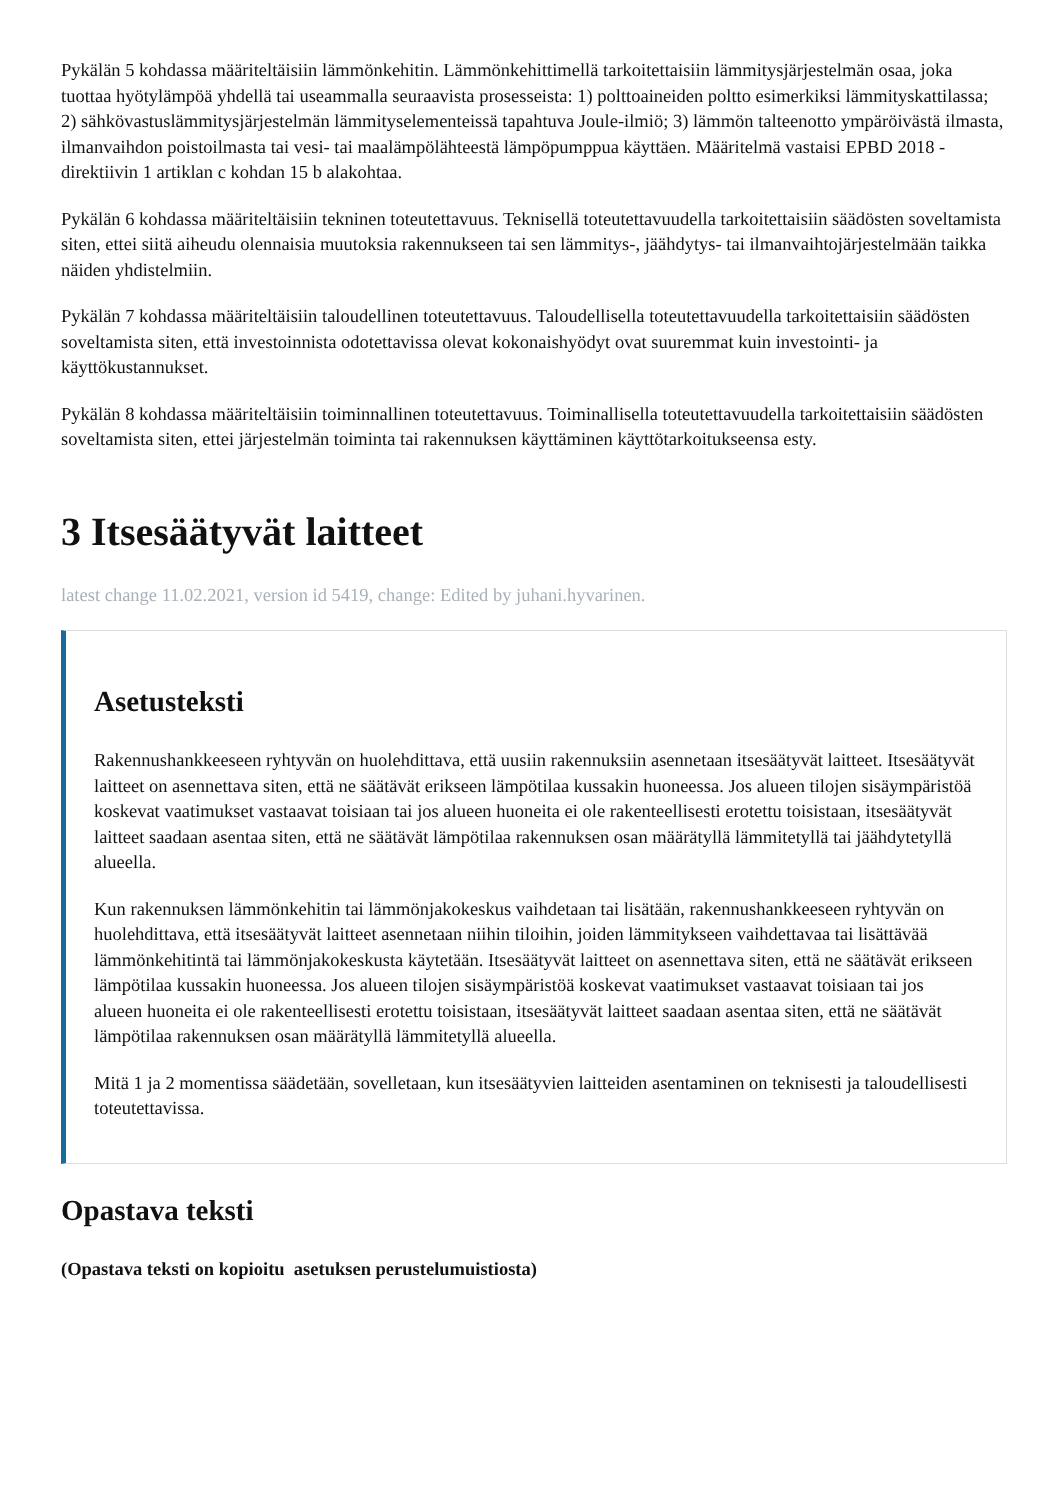Pykälän 5 kohdassa määriteltäisiin lämmönkehitin. Lämmönkehittimellä tarkoitettaisiin lämmitysjärjestelmän osaa, joka tuottaa hyötylämpöä yhdellä tai useammalla seuraavista prosesseista: 1) polttoaineiden poltto esimerkiksi lämmityskattilassa; 2) sähkövastuslämmitysjärjestelmän lämmityselementeissä tapahtuva Joule-ilmiö; 3) lämmön talteenotto ympäröivästä ilmasta, ilmanvaihdon poistoilmasta tai vesi- tai maalämpölähteestä lämpöpumppua käyttäen. Määritelmä vastaisi EPBD 2018 -direktiivin 1 artiklan c kohdan 15 b alakohtaa.
Pykälän 6 kohdassa määriteltäisiin tekninen toteutettavuus. Teknisellä toteutettavuudella tarkoitettaisiin säädösten soveltamista siten, ettei siitä aiheudu olennaisia muutoksia rakennukseen tai sen lämmitys-, jäähdytys- tai ilmanvaihtojärjestelmään taikka näiden yhdistelmiin.
Pykälän 7 kohdassa määriteltäisiin taloudellinen toteutettavuus. Taloudellisella toteutettavuudella tarkoitettaisiin säädösten soveltamista siten, että investoinnista odotettavissa olevat kokonaishyödyt ovat suuremmat kuin investointi- ja käyttökustannukset.
Pykälän 8 kohdassa määriteltäisiin toiminnallinen toteutettavuus. Toiminallisella toteutettavuudella tarkoitettaisiin säädösten soveltamista siten, ettei järjestelmän toiminta tai rakennuksen käyttäminen käyttötarkoitukseensa esty.
3 Itsesäätyvät laitteet
latest change 11.02.2021, version id 5419, change: Edited by juhani.hyvarinen.
Asetusteksti
Rakennushankkeeseen ryhtyvän on huolehdittava, että uusiin rakennuksiin asennetaan itsesäätyvät laitteet. Itsesäätyvät laitteet on asennettava siten, että ne säätävät erikseen lämpötilaa kussakin huoneessa. Jos alueen tilojen sisäympäristöä koskevat vaatimukset vastaavat toisiaan tai jos alueen huoneita ei ole rakenteellisesti erotettu toisistaan, itsesäätyvät laitteet saadaan asentaa siten, että ne säätävät lämpötilaa rakennuksen osan määrätyllä lämmitetyllä tai jäähdytetyllä alueella.
Kun rakennuksen lämmönkehitin tai lämmönjakokeskus vaihdetaan tai lisätään, rakennushankkeeseen ryhtyvän on huolehdittava, että itsesäätyvät laitteet asennetaan niihin tiloihin, joiden lämmitykseen vaihdettavaa tai lisättävää lämmönkehitintä tai lämmönjakokeskusta käytetään. Itsesäätyvät laitteet on asennettava siten, että ne säätävät erikseen lämpötilaa kussakin huoneessa. Jos alueen tilojen sisäympäristöä koskevat vaatimukset vastaavat toisiaan tai jos alueen huoneita ei ole rakenteellisesti erotettu toisistaan, itsesäätyvät laitteet saadaan asentaa siten, että ne säätävät lämpötilaa rakennuksen osan määrätyllä lämmitetyllä alueella.
Mitä 1 ja 2 momentissa säädetään, sovelletaan, kun itsesäätyvien laitteiden asentaminen on teknisesti ja taloudellisesti toteutettavissa.
Opastava teksti
(Opastava teksti on kopioitu asetuksen perustelumuistiosta)